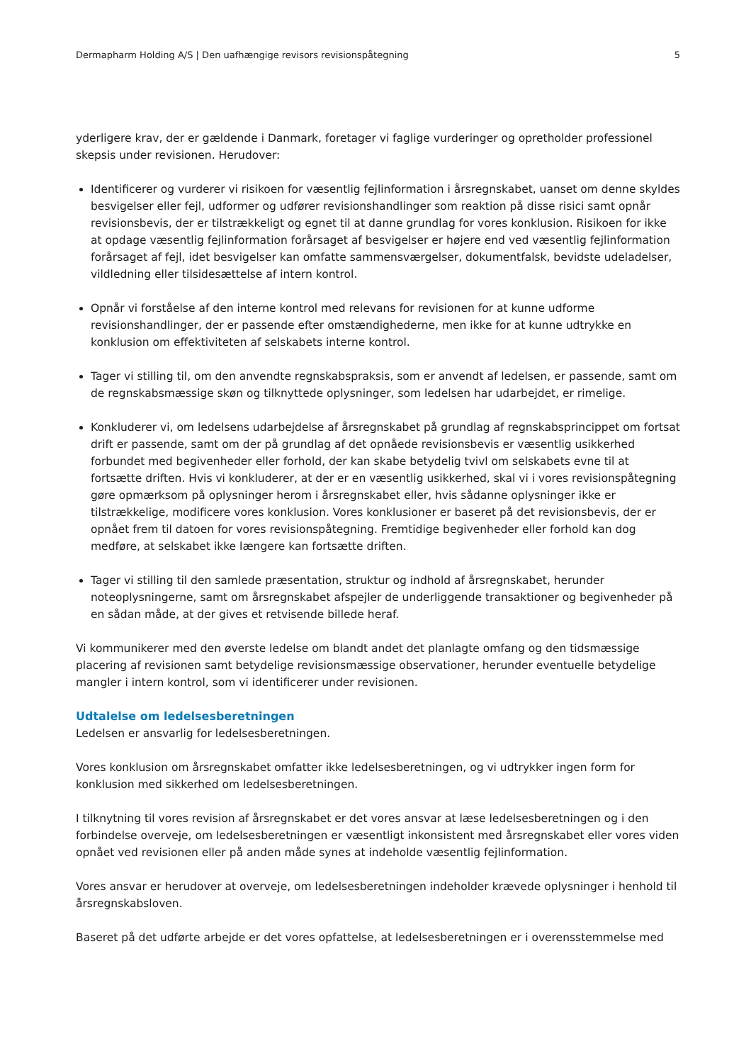Dermapharm Holding A/S | Den uafhængige revisors revisionspåtegning 5
yderligere krav, der er gældende i Danmark, foretager vi faglige vurderinger og opretholder professionel skepsis under revisionen. Herudover:
Identificerer og vurderer vi risikoen for væsentlig fejlinformation i årsregnskabet, uanset om denne skyldes besvigelser eller fejl, udformer og udfører revisionshandlinger som reaktion på disse risici samt opnår revisionsbevis, der er tilstrækkeligt og egnet til at danne grundlag for vores konklusion. Risikoen for ikke at opdage væsentlig fejlinformation forårsaget af besvigelser er højere end ved væsentlig fejlinformation forårsaget af fejl, idet besvigelser kan omfatte sammensværgelser, dokumentfalsk, bevidste udeladelser, vildledning eller tilsidesættelse af intern kontrol.
Opnår vi forståelse af den interne kontrol med relevans for revisionen for at kunne udforme revisionshandlinger, der er passende efter omstændighederne, men ikke for at kunne udtrykke en konklusion om effektiviteten af selskabets interne kontrol.
Tager vi stilling til, om den anvendte regnskabspraksis, som er anvendt af ledelsen, er passende, samt om de regnskabsmæssige skøn og tilknyttede oplysninger, som ledelsen har udarbejdet, er rimelige.
Konkluderer vi, om ledelsens udarbejdelse af årsregnskabet på grundlag af regnskabsprincippet om fortsat drift er passende, samt om der på grundlag af det opnåede revisionsbevis er væsentlig usikkerhed forbundet med begivenheder eller forhold, der kan skabe betydelig tvivl om selskabets evne til at fortsætte driften. Hvis vi konkluderer, at der er en væsentlig usikkerhed, skal vi i vores revisionspåtegning gøre opmærksom på oplysninger herom i årsregnskabet eller, hvis sådanne oplysninger ikke er tilstrækkelige, modificere vores konklusion. Vores konklusioner er baseret på det revisionsbevis, der er opnået frem til datoen for vores revisionspåtegning. Fremtidige begivenheder eller forhold kan dog medføre, at selskabet ikke længere kan fortsætte driften.
Tager vi stilling til den samlede præsentation, struktur og indhold af årsregnskabet, herunder noteoplysningerne, samt om årsregnskabet afspejler de underliggende transaktioner og begivenheder på en sådan måde, at der gives et retvisende billede heraf.
Vi kommunikerer med den øverste ledelse om blandt andet det planlagte omfang og den tidsmæssige placering af revisionen samt betydelige revisionsmæssige observationer, herunder eventuelle betydelige mangler i intern kontrol, som vi identificerer under revisionen.
Udtalelse om ledelsesberetningen
Ledelsen er ansvarlig for ledelsesberetningen.
Vores konklusion om årsregnskabet omfatter ikke ledelsesberetningen, og vi udtrykker ingen form for konklusion med sikkerhed om ledelsesberetningen.
I tilknytning til vores revision af årsregnskabet er det vores ansvar at læse ledelsesberetningen og i den forbindelse overveje, om ledelsesberetningen er væsentligt inkonsistent med årsregnskabet eller vores viden opnået ved revisionen eller på anden måde synes at indeholde væsentlig fejlinformation.
Vores ansvar er herudover at overveje, om ledelsesberetningen indeholder krævede oplysninger i henhold til årsregnskabsloven.
Baseret på det udførte arbejde er det vores opfattelse, at ledelsesberetningen er i overensstemmelse med